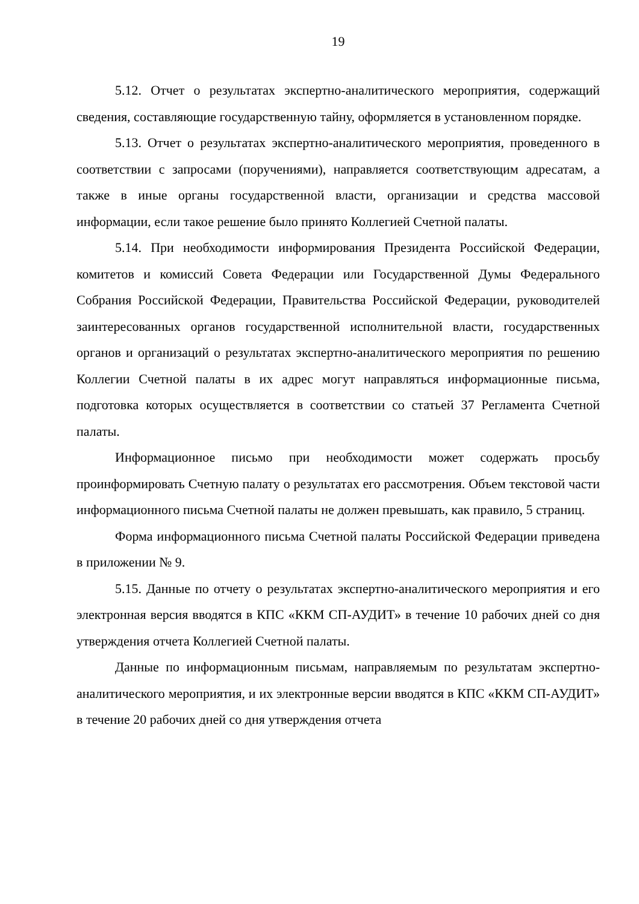19
5.12. Отчет о результатах экспертно-аналитического мероприятия, содержащий сведения, составляющие государственную тайну, оформляется в установленном порядке.
5.13. Отчет о результатах экспертно-аналитического мероприятия, проведенного в соответствии с запросами (поручениями), направляется соответствующим адресатам, а также в иные органы государственной власти, организации и средства массовой информации, если такое решение было принято Коллегией Счетной палаты.
5.14. При необходимости информирования Президента Российской Федерации, комитетов и комиссий Совета Федерации или Государственной Думы Федерального Собрания Российской Федерации, Правительства Российской Федерации, руководителей заинтересованных органов государственной исполнительной власти, государственных органов и организаций о результатах экспертно-аналитического мероприятия по решению Коллегии Счетной палаты в их адрес могут направляться информационные письма, подготовка которых осуществляется в соответствии со статьей 37 Регламента Счетной палаты.
Информационное письмо при необходимости может содержать просьбу проинформировать Счетную палату о результатах его рассмотрения. Объем текстовой части информационного письма Счетной палаты не должен превышать, как правило, 5 страниц.
Форма информационного письма Счетной палаты Российской Федерации приведена в приложении № 9.
5.15. Данные по отчету о результатах экспертно-аналитического мероприятия и его электронная версия вводятся в КПС «ККМ СП-АУДИТ» в течение 10 рабочих дней со дня утверждения отчета Коллегией Счетной палаты.
Данные по информационным письмам, направляемым по результатам экспертно-аналитического мероприятия, и их электронные версии вводятся в КПС «ККМ СП-АУДИТ» в течение 20 рабочих дней со дня утверждения отчета